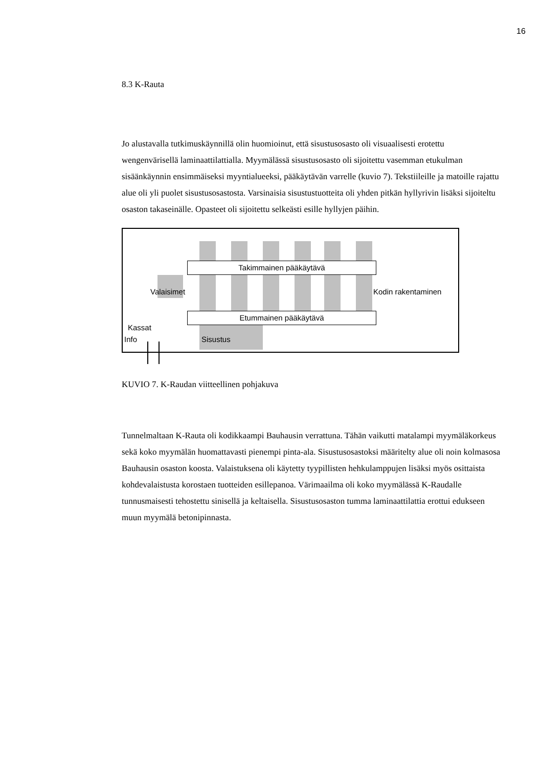16
8.3 K-Rauta
Jo alustavalla tutkimuskäynnillä olin huomioinut, että sisustusosasto oli visuaalisesti erotettu wengenvärisellä laminaattilattialla. Myymälässä sisustusosasto oli sijoitettu vasemman etukulman sisäänkäynnin ensimmäiseksi myyntialueeksi, pääkäytävän varrelle (kuvio 7). Tekstiileille ja matoille rajattu alue oli yli puolet sisustusosastosta. Varsinaisia sisustustuotteita oli yhden pitkän hyllyrivin lisäksi sijoiteltu osaston takaseinälle. Opasteet oli sijoitettu selkeästi esille hyllyjen päihin.
Takimmainen pääkäytävä
Etummainen pääkäytävä
Valaisimet Kodin rakentaminen
Kassat
Info Sisustus
KUVIO 7. K-Raudan viitteellinen pohjakuva
Tunnelmaltaan K-Rauta oli kodikkaampi Bauhausin verrattuna. Tähän vaikutti matalampi myymäläkorkeus sekä koko myymälän huomattavasti pienempi pinta-ala. Sisustusosastoksi määritelty alue oli noin kolmasosa Bauhausin osaston koosta. Valaistuksena oli käytetty tyypillisten hehkulamppujen lisäksi myös osittaista kohdevalaistusta korostaen tuotteiden esillepanoa. Värimaailma oli koko myymälässä K-Raudalle tunnusmaisesti tehostettu sinisellä ja keltaisella. Sisustusosaston tumma laminaattilattia erottui edukseen muun myymälä betonipinnasta.